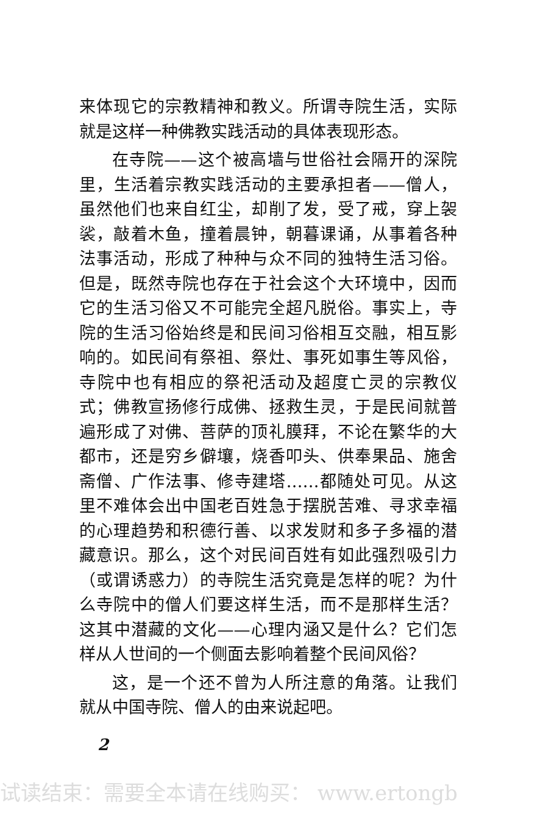来体现它的宗教精神和教义。所谓寺院生活，实际就是这样一种佛教实践活动的具体表现形态。
在寺院——这个被高墙与世俗社会隔开的深院里，生活着宗教实践活动的主要承担者——僧人，虽然他们也来自红尘，却削了发，受了戒，穿上袈裟，敲着木鱼，撞着晨钟，朝暮课诵，从事着各种法事活动，形成了种种与众不同的独特生活习俗。但是，既然寺院也存在于社会这个大环境中，因而它的生活习俗又不可能完全超凡脱俗。事实上，寺院的生活习俗始终是和民间习俗相互交融，相互影响的。如民间有祭祖、祭灶、事死如事生等风俗，寺院中也有相应的祭祀活动及超度亡灵的宗教仪式；佛教宣扬修行成佛、拯救生灵，于是民间就普遍形成了对佛、菩萨的顶礼膜拜，不论在繁华的大都市，还是穷乡僻壤，烧香叩头、供奉果品、施舍斋僧、广作法事、修寺建塔……都随处可见。从这里不难体会出中国老百姓急于摆脱苦难、寻求幸福的心理趋势和积德行善、以求发财和多子多福的潜藏意识。那么，这个对民间百姓有如此强烈吸引力（或谓诱惑力）的寺院生活究竟是怎样的呢？为什么寺院中的僧人们要这样生活，而不是那样生活？这其中潜藏的文化——心理内涵又是什么？它们怎样从人世间的一个侧面去影响着整个民间风俗？
这，是一个还不曾为人所注意的角落。让我们就从中国寺院、僧人的由来说起吧。
2
试读结束：需要全本请在线购买： www.ertongb